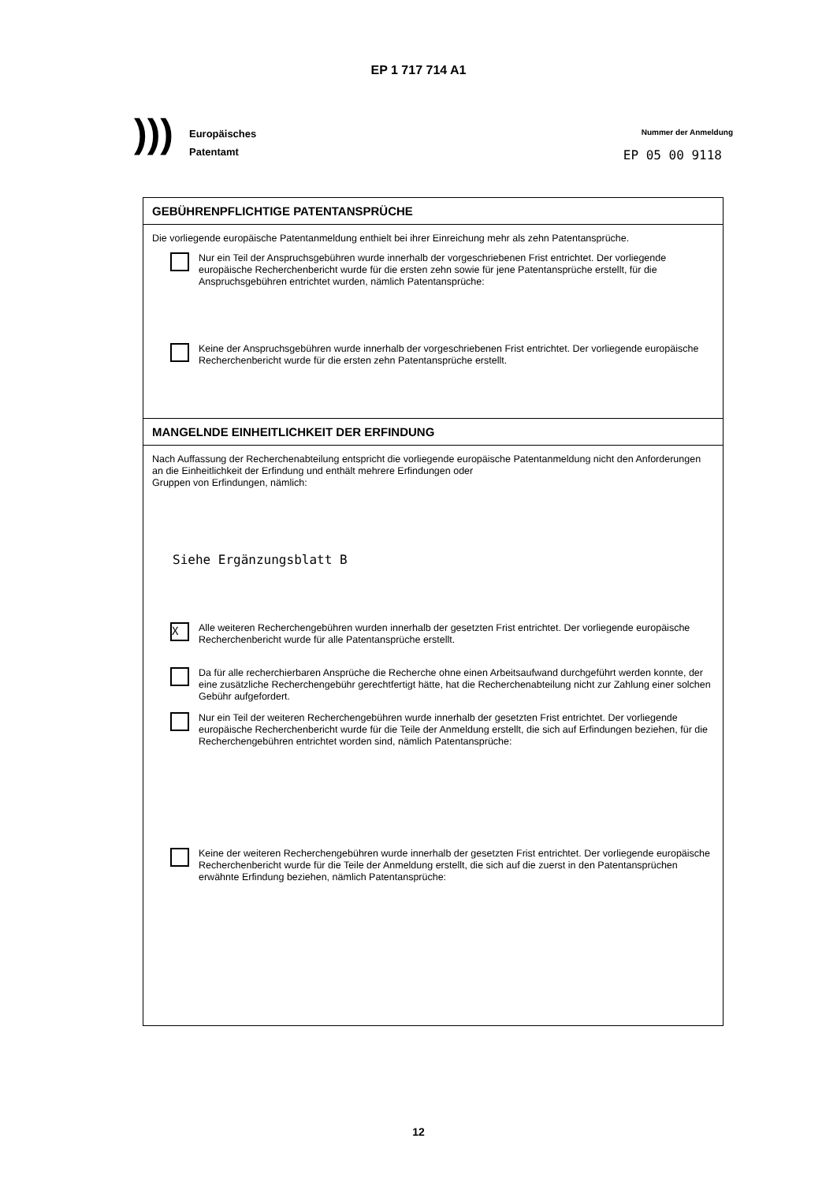EP 1 717 714 A1
)))
Europäisches
Patentamt
Nummer der Anmeldung
EP 05 00 9118
GEBÜHRENPFLICHTIGE PATENTANSPRÜCHE
Die vorliegende europäische Patentanmeldung enthielt bei ihrer Einreichung mehr als zehn Patentansprüche.
Nur ein Teil der Anspruchsgebühren wurde innerhalb der vorgeschriebenen Frist entrichtet. Der vorliegende europäische Recherchenbericht wurde für die ersten zehn sowie für jene Patentansprüche erstellt, für die Anspruchsgebühren entrichtet wurden, nämlich Patentansprüche:
Keine der Anspruchsgebühren wurde innerhalb der vorgeschriebenen Frist entrichtet. Der vorliegende europäische Recherchenbericht wurde für die ersten zehn Patentansprüche erstellt.
MANGELNDE EINHEITLICHKEIT DER ERFINDUNG
Nach Auffassung der Recherchenabteilung entspricht die vorliegende europäische Patentanmeldung nicht den Anforderungen an die Einheitlichkeit der Erfindung und enthält mehrere Erfindungen oder
Gruppen von Erfindungen, nämlich:
Siehe Ergänzungsblatt B
X
Alle weiteren Recherchengebühren wurden innerhalb der gesetzten Frist entrichtet. Der vorliegende europäische Recherchenbericht wurde für alle Patentansprüche erstellt.
Da für alle recherchierbaren Ansprüche die Recherche ohne einen Arbeitsaufwand durchgeführt werden konnte, der eine zusätzliche Recherchengebühr gerechtfertigt hätte, hat die Recherchenabteilung nicht zur Zahlung einer solchen Gebühr aufgefordert.
Nur ein Teil der weiteren Recherchengebühren wurde innerhalb der gesetzten Frist entrichtet. Der vorliegende europäische Recherchenbericht wurde für die Teile der Anmeldung erstellt, die sich auf Erfindungen beziehen, für die Recherchengebühren entrichtet worden sind, nämlich Patentansprüche:
Keine der weiteren Recherchengebühren wurde innerhalb der gesetzten Frist entrichtet. Der vorliegende europäische Recherchenbericht wurde für die Teile der Anmeldung erstellt, die sich auf die zuerst in den Patentansprüchen erwähnte Erfindung beziehen, nämlich Patentansprüche:
12